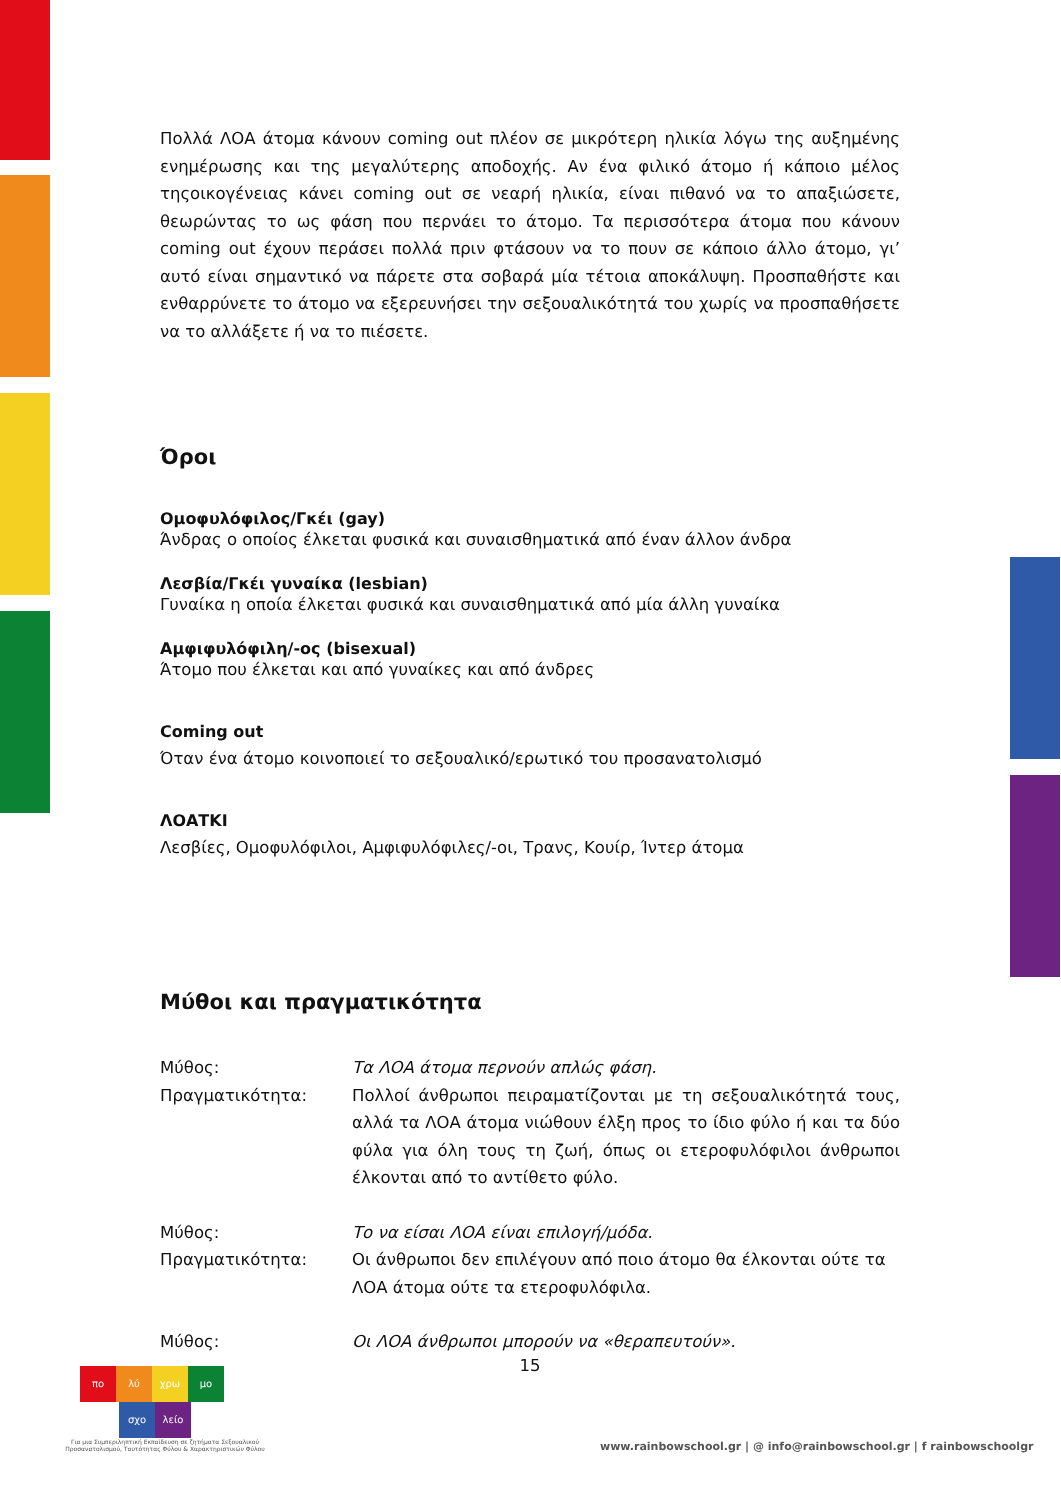Πολλά ΛΟΑ άτομα κάνουν coming out πλέον σε μικρότερη ηλικία λόγω της αυξημένης ενημέρωσης και της μεγαλύτερης αποδοχής. Αν ένα φιλικό άτομο ή κάποιο μέλος τηςοικογένειας κάνει coming out σε νεαρή ηλικία, είναι πιθανό να το απαξιώσετε, θεωρώντας το ως φάση που περνάει το άτομο. Τα περισσότερα άτομα που κάνουν coming out έχουν περάσει πολλά πριν φτάσουν να το πουν σε κάποιο άλλο άτομο, γι’ αυτό είναι σημαντικό να πάρετε στα σοβαρά μία τέτοια αποκάλυψη. Προσπαθήστε και ενθαρρύνετε το άτομο να εξερευνήσει την σεξουαλικότητά του χωρίς να προσπαθήσετε να το αλλάξετε ή να το πιέσετε.
Όροι
Ομοφυλόφιλος/Γκέι (gay)
Άνδρας ο οποίος έλκεται φυσικά και συναισθηματικά από έναν άλλον άνδρα
Λεσβία/Γκέι γυναίκα (lesbian)
Γυναίκα η οποία έλκεται φυσικά και συναισθηματικά από μία άλλη γυναίκα
Αμφιφυλόφιλη/-ος (bisexual)
Άτομο που έλκεται και από γυναίκες και από άνδρες
Coming out
Όταν ένα άτομο κοινοποιεί το σεξουαλικό/ερωτικό του προσανατολισμό
ΛΟΑΤΚΙ
Λεσβίες, Ομοφυλόφιλοι, Αμφιφυλόφιλες/-οι, Τρανς, Κουίρ, Ίντερ άτομα
Μύθοι και πραγματικότητα
| Μύθος: | Τα ΛΟΑ άτομα περνούν απλώς φάση. |
| Πραγματικότητα: | Πολλοί άνθρωποι πειραματίζονται με τη σεξουαλικότητά τους, αλλά τα ΛΟΑ άτομα νιώθουν έλξη προς το ίδιο φύλο ή και τα δύο φύλα για όλη τους τη ζωή, όπως οι ετεροφυλόφιλοι άνθρωποι έλκονται από το αντίθετο φύλο. |
| Μύθος: | Το να είσαι ΛΟΑ είναι επιλογή/μόδα. |
| Πραγματικότητα: | Οι άνθρωποι δεν επιλέγουν από ποιο άτομο θα έλκονται ούτε τα ΛΟΑ άτομα ούτε τα ετεροφυλόφιλα. |
| Μύθος: | Οι ΛΟΑ άνθρωποι μπορούν να «θεραπευτούν». |
15
πο λύ χρω μο
σχο λείο
Για μια Συμπεριληπτική Εκπαίδευση σε ζητήματα Σεξουαλικού Προσανατολισμού, Ταυτότητας Φύλου & Χαρακτηριστικών Φύλου
www.rainbowschool.gr | @ info@rainbowschool.gr | f rainbowschoolgr